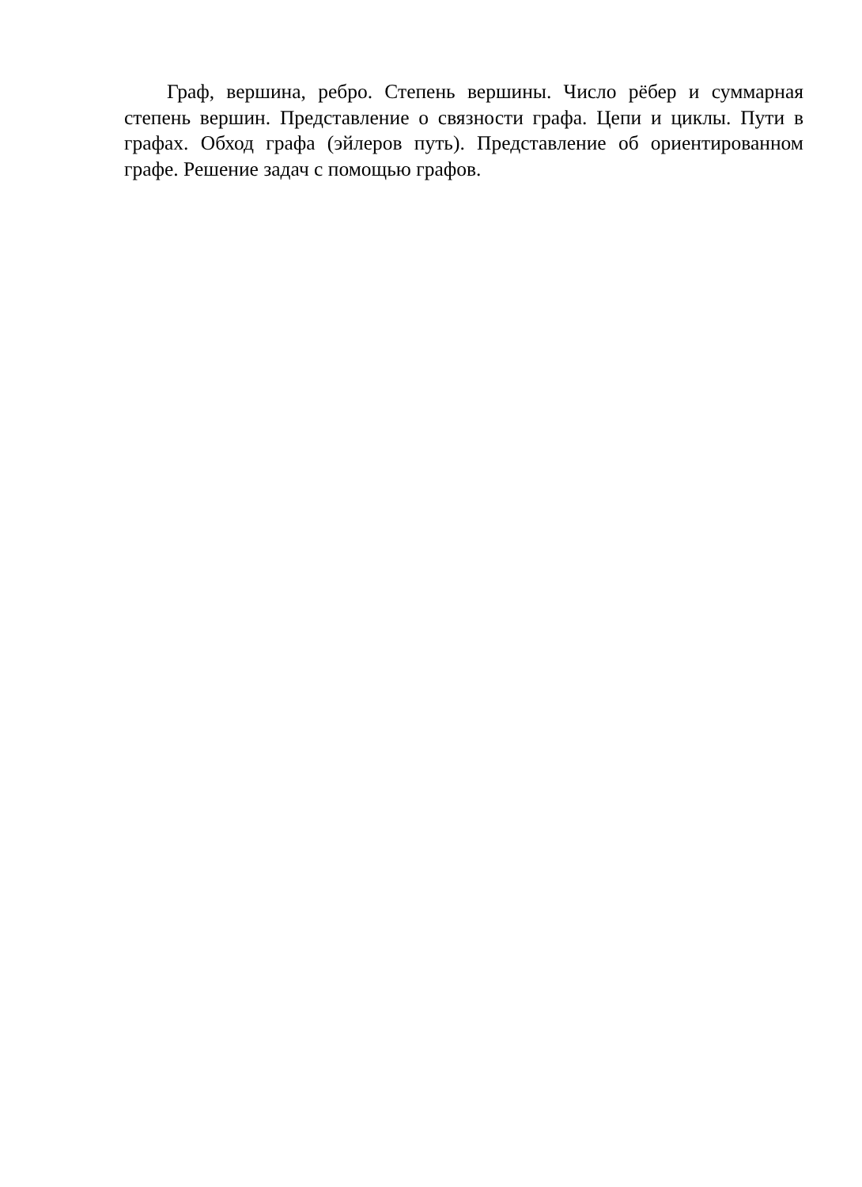Граф, вершина, ребро. Степень вершины. Число рёбер и суммарная степень вершин. Представление о связности графа. Цепи и циклы. Пути в графах. Обход графа (эйлеров путь). Представление об ориентированном графе. Решение задач с помощью графов.